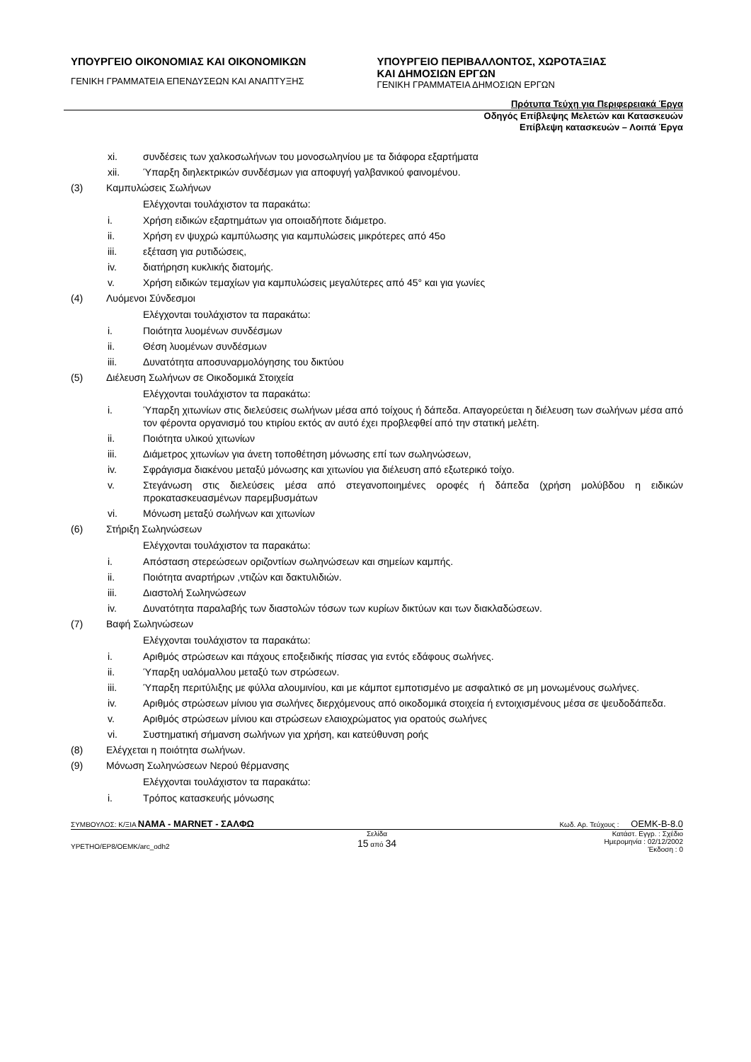ΥΠΟΥΡΓΕΙΟ ΟΙΚΟΝΟΜΙΑΣ ΚΑΙ ΟΙΚΟΝΟΜΙΚΩΝ
ΓΕΝΙΚΗ ΓΡΑΜΜΑΤΕΙΑ ΕΠΕΝΔΥΣΕΩΝ ΚΑΙ ΑΝΑΠΤΥΞΗΣ
ΥΠΟΥΡΓΕΙΟ ΠΕΡΙΒΑΛΛΟΝΤΟΣ, ΧΩΡΟΤΑΞΙΑΣ
ΚΑΙ ΔΗΜΟΣΙΩΝ ΕΡΓΩΝ
ΓΕΝΙΚΗ ΓΡΑΜΜΑΤΕΙΑ ΔΗΜΟΣΙΩΝ ΕΡΓΩΝ
Πρότυπα Τεύχη για Περιφερειακά Έργα
Οδηγός Επίβλεψης Μελετών και Κατασκευών
Επίβλεψη κατασκευών – Λοιπά Έργα
xi. συνδέσεις των χαλκοσωλήνων του μονοσωληνίου με τα διάφορα εξαρτήματα
xii. Ύπαρξη διηλεκτρικών συνδέσμων για αποφυγή γαλβανικού φαινομένου.
(3) Καμπυλώσεις Σωλήνων
Ελέγχονται τουλάχιστον τα παρακάτω:
i. Χρήση ειδικών εξαρτημάτων για οποιαδήποτε διάμετρο.
ii. Χρήση εν ψυχρώ καμπύλωσης για καμπυλώσεις μικρότερες από 45ο
iii. εξέταση για ρυτιδώσεις,
iv. διατήρηση κυκλικής διατομής.
v. Χρήση ειδικών τεμαχίων για καμπυλώσεις μεγαλύτερες από 45° και για γωνίες
(4) Λυόμενοι Σύνδεσμοι
Ελέγχονται τουλάχιστον τα παρακάτω:
i. Ποιότητα λυομένων συνδέσμων
ii. Θέση λυομένων συνδέσμων
iii. Δυνατότητα αποσυναρμολόγησης του δικτύου
(5) Διέλευση Σωλήνων σε Οικοδομικά Στοιχεία
Ελέγχονται τουλάχιστον τα παρακάτω:
i. Ύπαρξη χιτωνίων στις διελεύσεις σωλήνων μέσα από τοίχους ή δάπεδα. Απαγορεύεται η διέλευση των σωλήνων μέσα από τον φέροντα οργανισμό του κτιρίου εκτός αν αυτό έχει προβλεφθεί από την στατική μελέτη.
ii. Ποιότητα υλικού χιτωνίων
iii. Διάμετρος χιτωνίων για άνετη τοποθέτηση μόνωσης επί των σωληνώσεων,
iv. Σφράγισμα διακένου μεταξύ μόνωσης και χιτωνίου για διέλευση από εξωτερικό τοίχο.
v. Στεγάνωση στις διελεύσεις μέσα από στεγανοποιημένες οροφές ή δάπεδα (χρήση μολύβδου η ειδικών προκατασκευασμένων παρεμβυσμάτων
vi. Μόνωση μεταξύ σωλήνων και χιτωνίων
(6) Στήριξη Σωληνώσεων
Ελέγχονται τουλάχιστον τα παρακάτω:
i. Απόσταση στερεώσεων οριζοντίων σωληνώσεων και σημείων καμπής.
ii. Ποιότητα αναρτήρων ,ντιζών και δακτυλιδιών.
iii. Διαστολή Σωληνώσεων
iv. Δυνατότητα παραλαβής των διαστολών τόσων των κυρίων δικτύων και των διακλαδώσεων.
(7) Βαφή Σωληνώσεων
Ελέγχονται τουλάχιστον τα παρακάτω:
i. Αριθμός στρώσεων και πάχους εποξειδικής πίσσας για εντός εδάφους σωλήνες.
ii. Ύπαρξη υαλόμαλλου μεταξύ των στρώσεων.
iii. Ύπαρξη περιτύλιξης με φύλλα αλουμινίου, και με κάμποτ εμποτισμένο με ασφαλτικό σε μη μονωμένους σωλήνες.
iv. Αριθμός στρώσεων μίνιου για σωλήνες διερχόμενους από οικοδομικά στοιχεία ή εντοιχισμένους μέσα σε ψευδοδάπεδα.
v. Αριθμός στρώσεων μίνιου και στρώσεων ελαιοχρώματος για ορατούς σωλήνες
vi. Συστηματική σήμανση σωλήνων για χρήση, και κατεύθυνση ροής
(8) Ελέγχεται η ποιότητα σωλήνων.
(9) Μόνωση Σωληνώσεων Νερού θέρμανσης
Ελέγχονται τουλάχιστον τα παρακάτω:
i. Τρόπος κατασκευής μόνωσης
ΣΥΜΒΟΥΛΟΣ: Κ/ΞΙΑ NAMA - MARNET - ΣΑΛΦΩ Κωδ. Αρ. Τεύχους : OEMK-B-8.0
YPETHO/EP8/OEMK/arc_odh2
Σελίδα
15 από 34
Κατάστ. Εγγρ. : Σχέδιο
Ημερομηνία : 02/12/2002
Έκδοση : 0